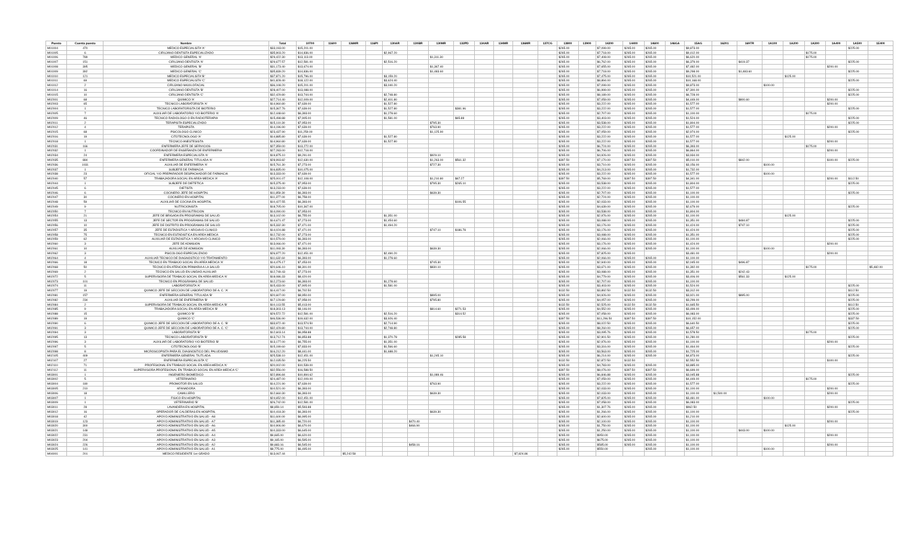| Puesto | Cuenta puesto | Nombre | Total | 10700 | 11600 | 136MR | 116PI | 130AR | 130BR | 130MR | 132PD | 134AR | 134MR | 136MR | 137CG | 13800 | 13900 | 14200 | 14400 | 14600 | 146GA | 15AG | 16201 | 169TR | 1A100 | 1A200 | 1A300 | 1A400 | 1A500 | 1E400 |
| --- | --- | --- | --- | --- | --- | --- | --- | --- | --- | --- | --- | --- | --- | --- | --- | --- | --- | --- | --- | --- | --- | --- | --- | --- | --- | --- | --- | --- | --- | --- |
| M01004 | 470 | MEDICO ESPECIALISTA 'A' | $33,193.00 | $15,201.00 | | | | | | | | | | | | $265.00 | | $7,099.00 | $265.00 | $265.00 | | $9,873.00 | | | | | | | $225.00 | |
| M01005 | 6 | CIRUJANO DENTISTA ESPECIALIZADO | $35,903.20 | $14,836.00 | | | | $2,967.20 | | | | | | | | $265.00 | | $7,718.00 | $265.00 | $265.00 | | $9,412.00 | | | | | $175.00 | | | |
| M01006 | 789 | MEDICO GENERAL 'A' | $29,422.30 | $13,113.00 | | | | | | $1,311.30 | | | | | | $265.00 | | $7,408.00 | $265.00 | $265.00 | | $6,620.00 | | | | | $175.00 | | | |
| M01007 | 151 | CIRUJANO DENTISTA 'A' | $29,677.57 | $12,581.00 | | | | $2,516.20 | | | | | | | | $265.00 | | $6,762.00 | $265.00 | $265.00 | | $6,379.00 | | $419.37 | | | | | $225.00 | |
| M01008 | 395 | MEDICO GENERAL 'B' | $31,173.40 | $13,674.00 | | | | | | $1,367.40 | | | | | | $265.00 | | $7,655.00 | $265.00 | $265.00 | | $7,482.00 | | | | | | $200.00 | | |
| M01009 | 392 | MEDICO GENERAL 'C' | $35,839.20 | $14,836.00 | | | | | | $1,483.60 | | | | | | $265.00 | | $7,718.00 | $265.00 | $265.00 | | $9,298.00 | | $1,483.60 | | | | | $225.00 | |
| M01010 | 121 | MEDICO ESPECIALISTA 'B' | $37,871.20 | $15,796.00 | | | | $3,159.20 | | | | | | | | $265.00 | | $7,475.00 | $265.00 | $265.00 | | $10,521.00 | | | | $125.00 | | | | |
| M01011 | 69 | MEDICO ESPECIALISTA 'C' | $41,828.40 | $18,122.00 | | | | $3,624.40 | | | | | | | | $265.00 | | $8,894.00 | $265.00 | $265.00 | | $10,168.00 | | | | | | | $225.00 | |
| M01012 | 2 | CIRUJANO MAXILOFACIAL | $36,108.20 | $15,201.00 | | | | $3,040.20 | | | | | | | | $265.00 | | $7,099.00 | $265.00 | $265.00 | | $9,873.00 | | | $100.00 | | | | | |
| M01014 | 16 | CIRUJANO DENTISTA 'B' | $28,407.00 | $13,088.00 | | | | | | | | | | | | $265.00 | | $6,999.00 | $265.00 | $265.00 | | $7,300.00 | | | | | | | $225.00 | |
| M01015 | 10 | CIRUJANO DENTISTA 'C' | $32,429.80 | $13,744.00 | | | | $2,748.80 | | | | | | | | $265.00 | | $8,189.00 | $265.00 | $265.00 | | $6,728.00 | | | | | | | $225.00 | |
| M02001 | 68 | QUIMICO 'A' | $27,714.40 | $12,009.00 | | | | $2,401.80 | | | | | | | | $265.00 | | $7,059.00 | $265.00 | $265.00 | | $4,449.00 | | $800.60 | | | | $200.00 | | |
| M02003 | 65 | TECNICO LABORATORISTA 'A' | $14,960.80 | $7,639.00 | | | | $1,527.80 | | | | | | | | $265.00 | | $3,222.00 | $265.00 | $265.00 | | $1,577.00 | | | | | | $200.00 | | |
| M02004 | 1 | TECNICO LABORATORISTA DE BIOTERIO | $15,367.76 | $7,639.00 | | | | $1,527.80 | | | $381.96 | | | | | $265.00 | | $3,222.00 | $265.00 | $265.00 | | $1,577.00 | | | | | | | $225.00 | |
| M02005 | 7 | AUXILIAR DE LABORATORIO Y/O BIOTERIO 'A' | $12,448.60 | $6,393.00 | | | | $1,278.60 | | | | | | | | $265.00 | | $2,707.00 | $265.00 | $265.00 | | $1,100.00 | | | | | $175.00 | | | |
| M02009 | 46 | TECNICO RADIOLOGO O EN RADIOTERAPIA | $15,498.88 | $7,905.00 | | | | $1,581.00 | | | $65.88 | | | | | $265.00 | | $3,403.00 | $265.00 | $265.00 | | $1,524.00 | | | | | | | $225.00 | |
| M02011 | 2 | TERAPISTA ESPECIALIZADO | $15,110.30 | $7,953.00 | | | | | | $795.30 | | | | | | $265.00 | | $3,538.00 | $265.00 | $265.00 | | $1,804.00 | | | | | | | $225.00 | |
| M02012 | 4 | TERAPISTA | $14,196.90 | $7,639.00 | | | | | | $763.90 | | | | | | $265.00 | | $3,222.00 | $265.00 | $265.00 | | $1,577.00 | | | | | | $200.00 | | |
| M02015 | 68 | PSICOLOGO CLINICO | $23,437.90 | $11,259.00 | | | | | | $1,125.90 | | | | | | $265.00 | | $7,059.00 | $265.00 | $265.00 | | $2,974.00 | | | | | | | $225.00 | |
| M02016 | 19 | CITOTECNOLOGO 'A' | $14,885.80 | $7,639.00 | | | | $1,527.80 | | | | | | | | $265.00 | | $3,222.00 | $265.00 | $265.00 | | $1,577.00 | | | | $125.00 | | | | |
| M02018 | 1 | TECNICO ANESTESISTA | $14,960.80 | $7,639.00 | | | | $1,527.80 | | | | | | | | $265.00 | | $3,222.00 | $265.00 | $265.00 | | $1,577.00 | | | | | | $200.00 | | |
| M02031 | 166 | ENFERMERA JEFE DE SERVICIOS | $27,359.00 | $13,272.00 | | | | | | | | | | | | $265.00 | | $6,724.00 | $265.00 | $265.00 | | $6,393.00 | | | | | $175.00 | | | |
| M02032 | 1 | COORDINADOR DE ENSEÑANZA DE ENFERMERIA | $27,283.00 | $12,718.00 | | | | | | | | | | | | $265.00 | | $6,706.00 | $265.00 | $265.00 | | $6,864.00 | | | | | | $200.00 | | |
| M02034 | 24 | ENFERMERA ESPECIALISTA 'A' | $19,875.10 | $9,291.00 | | | | | | $929.10 | | | | | | $265.00 | | $4,926.00 | $265.00 | $265.00 | | $3,934.00 | | | | | | | | |
| M02035 | 884 | ENFERMERA GENERAL TITULADA 'A' | $28,993.82 | $12,630.00 | | | | | | $1,263.00 | $561.32 | | | | | $397.50 | | $7,170.00 | $397.50 | $397.50 | | $5,010.00 | | $842.00 | | | | $100.00 | $225.00 | |
| M02036 | 1031 | AUXILIAR DE ENFERMERIA 'A' | $15,761.30 | $7,273.00 | | | | | | $727.30 | | | | | | $265.00 | | $3,710.00 | $265.00 | $265.00 | | $3,156.00 | | | $100.00 | | | | | |
| M02037 | 1 | SUBJEFE DE FARMACIA | $16,835.00 | $10,075.00 | | | | | | | | | | | | $265.00 | | $4,213.00 | $265.00 | $265.00 | | $1,732.00 | | | | | | | | |
| M02038 | 23 | OFICIAL Y/O PREPARADOR DESPACHADOR DE FARMACIA | $13,333.00 | $7,639.00 | | | | | | | | | | | | $265.00 | | $3,222.00 | $265.00 | $265.00 | | $1,577.00 | | | $100.00 | | | | | |
| M02040 | 57 | TRABAJADORA SOCIAL EN AREA MEDICA 'A' | $25,001.07 | $12,108.00 | | | | | | $1,210.80 | $67.27 | | | | | $397.50 | | $5,769.00 | $397.50 | $397.50 | | $4,341.00 | | | | | | $200.00 | $112.50 | |
| M02044 | 1 | SUBJEFE DE DIETETICA | $15,375.40 | $7,953.00 | | | | | | $795.30 | $265.10 | | | | | $265.00 | | $3,538.00 | $265.00 | $265.00 | | $1,804.00 | | | | | | | $225.00 | |
| M02045 | 6 | DIETISTA | $13,233.00 | $7,639.00 | | | | | | | | | | | | $265.00 | | $3,222.00 | $265.00 | $265.00 | | $1,577.00 | | | | | | | | |
| M02046 | 6 | COCINERO JEFE DE HOSPITAL | $11,859.30 | $6,393.00 | | | | | | $639.30 | | | | | | $265.00 | | $2,707.00 | $265.00 | $265.00 | | $1,100.00 | | | | | | | $225.00 | |
| M02047 | 30 | COCINERO EN HOSPITAL | $11,377.00 | $6,758.00 | | | | | | | | | | | | $265.00 | | $2,724.00 | $265.00 | $265.00 | | $1,100.00 | | | | | | | | |
| M02048 | 59 | AUXILIAR DE COCINA EN HOSPITAL | $10,427.55 | $6,393.00 | | | | | | | $106.55 | | | | | $265.00 | | $2,033.00 | $265.00 | $265.00 | | $1,100.00 | | | | | | | | |
| M02049 | 9 | NUTRICIONISTA | $18,705.00 | $10,367.00 | | | | | | | | | | | | $265.00 | | $4,639.00 | $265.00 | $265.00 | | $2,679.00 | | | | | | | $225.00 | |
| M02050 | 7 | TECNICO EN NUTRICION | $14,090.00 | $7,953.00 | | | | | | | | | | | | $265.00 | | $3,538.00 | $265.00 | $265.00 | | $1,804.00 | | | | | | | | |
| M02054 | 21 | JEFE DE BRIGADA EN PROGRAMAS DE SALUD | $13,102.00 | $6,755.00 | | | | $1,351.00 | | | | | | | | $265.00 | | $2,976.00 | $265.00 | $265.00 | | $1,100.00 | | | | $125.00 | | | | |
| M02055 | 13 | JEFE DE SECTOR EN PROGRAMAS DE SALUD | $14,671.47 | $7,273.00 | | | | $1,454.60 | | | | | | | | $265.00 | | $3,088.00 | $265.00 | $265.00 | | $1,351.00 | | $484.87 | | | | | $225.00 | |
| M02056 | 10 | JEFE DE DISTRITO EN PROGRAMAS DE SALUD | $15,332.30 | $7,471.00 | | | | $1,494.20 | | | | | | | | $265.00 | | $3,176.00 | $265.00 | $265.00 | | $1,424.00 | | $747.10 | | | | | $225.00 | |
| M02057 | 35 | JEFE DE ESTADISTICA Y ARCHIVO CLINICO | $14,024.88 | $7,471.00 | | | | | | $747.10 | $186.78 | | | | | $265.00 | | $3,176.00 | $265.00 | $265.00 | | $1,424.00 | | | | | | | $225.00 | |
| M02058 | 75 | TECNICO EN ESTADISTICA EN AREA MEDICA | $12,732.00 | $7,273.00 | | | | | | | | | | | | $265.00 | | $3,088.00 | $265.00 | $265.00 | | $1,351.00 | | | | | | | $225.00 | |
| M02059 | 62 | AUXILIAR DE ESTADISTICA Y ARCHIVO CLINICO | $10,579.00 | $6,393.00 | | | | | | | | | | | | $265.00 | | $2,066.00 | $265.00 | $265.00 | | $1,100.00 | | | | | | | $225.00 | |
| M02060 | 3 | JEFE DE ADMISION | $13,066.00 | $7,471.00 | | | | | | | | | | | | $265.00 | | $3,176.00 | $265.00 | $265.00 | | $1,424.00 | | | | | | $200.00 | | |
| M02061 | 10 | AUXILIAR DE ADMISION | $11,093.30 | $6,393.00 | | | | | | $639.30 | | | | | | $265.00 | | $2,066.00 | $265.00 | $265.00 | | $1,100.00 | | | $100.00 | | | | | |
| M02062 | 3 | PSICOLOGO ESPECIALIZADO | $26,977.20 | $12,451.00 | | | | $2,490.20 | | | | | | | | $265.00 | | $7,825.00 | $265.00 | | | $3,481.00 | | | | | | $200.00 | | |
| M02064 | 4 | AUXILIAR TECNICO DE DIAGNOSTICO Y/O TRATAMIENTO | $11,632.60 | $6,393.00 | | | | $1,278.60 | | | | | | | | $265.00 | | $2,066.00 | $265.00 | $265.00 | | $1,100.00 | | | | | | | | |
| M02066 | 18 | TECNICO EN TRABAJO SOCIAL EN AREA MEDICA 'A' | $14,475.17 | $7,453.00 | | | | | | $745.30 | | | | | | $265.00 | | $2,940.00 | $265.00 | $265.00 | | $2,045.00 | | $496.87 | | | | | | |
| M02068 | 50 | TECNICO EN ATENCION PRIMARIA A LA SALUD | $20,646.10 | $8,301.00 | | | | | | $830.10 | | | | | | $265.00 | | $3,671.00 | $265.00 | $265.00 | | $1,392.00 | | | | | $175.00 | | | $5,482.00 |
| M02069 | 2 | TECNICO EN SALUD EN UNIDAD AUXILIAR | $12,749.43 | $7,273.00 | | | | | | | | | | | | $265.00 | | $3,088.00 | $265.00 | $265.00 | | $1,351.00 | | $242.43 | | | | | | |
| M02072 | 5 | SUPERVISORA DE TRABAJO SOCIAL EN AREA MEDICA 'A' | $18,086.33 | $8,420.00 | | | | | | | | | | | | $265.00 | | $4,779.00 | $265.00 | $265.00 | | $3,406.00 | | $561.33 | | $125.00 | | | | |
| M02073 | 101 | TECNICO EN PROGRAMAS DE SALUD | $12,273.60 | $6,393.00 | | | | $1,278.60 | | | | | | | | $265.00 | | $2,707.00 | $265.00 | $265.00 | | $1,100.00 | | | | | | | | |
| M02074 | 11 | LABORATORISTA 'A' | $15,433.00 | $7,905.00 | | | | $1,581.00 | | | | | | | | $265.00 | | $3,403.00 | $265.00 | $265.00 | | $1,524.00 | | | | | | | $225.00 | |
| M02077 | 19 | QUIMICO JEFE DE SECCION DE LABORATORIO DE A. C. 'A' | $14,417.00 | $6,702.50 | | | | | | | | | | | | $132.50 | | $3,892.50 | $132.50 | $132.50 | | $3,312.00 | | | | | | | $112.50 | |
| M02081 | 157 | ENFERMERA GENERAL TITULADA 'B' | $20,607.00 | $8,950.00 | | | | | | $895.00 | | | | | | $265.00 | | $4,926.00 | $265.00 | $265.00 | | $3,921.00 | | $895.00 | | | | | $225.00 | |
| M02082 | 234 | AUXILIAR DE ENFERMERIA 'B' | $17,129.80 | $7,958.00 | | | | | | $795.80 | | | | | | $265.00 | | $4,057.00 | $265.00 | $265.00 | | $3,299.00 | | | | | | | $225.00 | |
| M02084 | 2 | SUPERVISORA DE TRABAJO SOCIAL EN AREA MEDICA 'B' | $10,113.55 | $5,413.00 | | | | | | | | | | | | $132.50 | | $2,525.00 | $132.50 | $132.50 | | $1,665.50 | | | | | | | $112.50 | |
| M02085 | 9 | TRABAJADORA SOCIAL EN AREA MEDICA 'B' | $18,303.13 | $8,146.00 | | | | | | $814.60 | $271.53 | | | | | $265.00 | | $4,552.00 | $265.00 | $265.00 | | $3,499.00 | | | | | | | $225.00 | |
| M02088 | 15 | QUIMICO 'B' | $29,572.72 | $12,581.00 | | | | $2,516.20 | | | $314.52 | | | | | $265.00 | | $7,058.00 | $265.00 | $265.00 | | $6,083.00 | | | | | | | $225.00 | |
| M02089 | 19 | QUIMICO 'C' | $46,536.90 | $19,632.00 | | | | $3,926.40 | | | | | | | | $397.50 | | $11,296.50 | $397.50 | $397.50 | | $10,152.00 | | | | | | | $337.50 | |
| M02090 | 6 | QUIMICO JEFE DE SECCION DE LABORATORIO DE A. C. 'B' | $33,972.40 | $13,574.50 | | | | $2,714.90 | | | | | | | | $265.00 | | $8,022.50 | $265.00 | $265.00 | | $6,640.50 | | | | | | | $225.00 | |
| M02091 | 3 | QUIMICO JEFE DE SECCION DE LABORATORIO DE A. C. 'C' | $32,429.80 | $13,744.00 | | | | $2,748.80 | | | | | | | | $265.00 | | $8,260.00 | $265.00 | $265.00 | | $6,657.00 | | | | | | | $225.00 | |
| M02094 | 3 | LABORATORISTA 'B' | $12,603.14 | $6,958.88 | | | | | | | | | | | | $265.00 | | $3,095.76 | $265.00 | $265.00 | | $1,578.50 | | | | | $175.00 | | | |
| M02095 | 13 | TECNICO LABORATORISTA 'B' | $13,712.74 | $6,853.88 | | | | $1,370.78 | | | $285.58 | | | | | $265.00 | | $2,901.50 | $265.00 | $265.00 | | $1,280.00 | | | | | | | $225.00 | |
| M02096 | 3 | AUXILIAR DE LABORATORIO Y/O BIOTERIO 'B' | $13,177.00 | $6,755.00 | | | | $1,351.00 | | | | | | | | $265.00 | | $2,976.00 | $265.00 | $265.00 | | $1,100.00 | | | | | | $200.00 | | |
| M02097 | 5 | CITOTECNOLOGO 'B' | $15,199.60 | $7,833.00 | | | | $1,566.60 | | | | | | | | $265.00 | | $3,316.00 | $265.00 | $265.00 | | $1,464.00 | | | | | | | $225.00 | |
| M02098 | 8 | MICROSCOPISTA PARA EL DIAGNOSTICO DEL PALUDISMO | $16,212.20 | $8,441.00 | | | | $1,688.20 | | | | | | | | $265.00 | | $3,563.00 | $265.00 | $265.00 | | $1,725.00 | | | | | | | | |
| M02105 | 409 | ENFERMERA GENERAL TIUTLADA | $25,538.10 | $12,451.00 | | | | | | $1,245.10 | | | | | | $265.00 | | $6,214.00 | $265.00 | $265.00 | | $4,873.00 | | | | | | | $225.00 | |
| M02107 | 27 | ENFERMERA ESPECIALISTA 'C' | $12,035.50 | $6,225.50 | | | | | | | | | | | | $132.50 | | $2,872.50 | $132.50 | | | $2,552.50 | | | | | | $100.00 | | |
| M02110 | 71 | PROFESIONAL EN TRABAJO SOCIAL EN AREA MEDICA 'A' | $20,002.00 | $10,539.00 | | | | | | | | | | | | $265.00 | | $4,783.00 | $265.00 | $265.00 | | $3,885.00 | | | | | | | | |
| M02112 | 11 | SUPERVISORA PROFESIONAL EN TRABAJO SOCIAL EN AREA MEDICA 'C' | $32,556.00 | $16,588.50 | | | | | | | | | | | | $397.50 | | $8,076.00 | $397.50 | $397.50 | | $6,699.00 | | | | | | | | |
| M03001 | 1 | INGENIERO BIOMEDICO | $22,896.84 | $10,894.62 | | | | | | $1,089.46 | | | | | | $265.00 | | $6,846.88 | $265.00 | $265.00 | | $3,045.88 | | | | | | | $225.00 | |
| M03002 | 5 | VETERINARIO | $24,487.00 | $12,009.00 | | | | | | | | | | | | $265.00 | | $7,059.00 | $265.00 | $265.00 | | $4,449.00 | | | | | $175.00 | | | |
| M03004 | 180 | PROMOTOR EN SALUD | $14,221.90 | $7,639.00 | | | | | | $763.90 | | | | | | $265.00 | | $3,222.00 | $265.00 | $265.00 | | $1,577.00 | | | | | | | $225.00 | |
| M03005 | 210 | AFANADORA | $10,521.00 | $6,393.00 | | | | | | | | | | | | $265.00 | | $2,033.00 | $265.00 | $265.00 | | $1,100.00 | | | | | | $200.00 | | |
| M03006 | 18 | CAMILLERO | $12,660.30 | $6,393.00 | | | | | | $639.30 | | | | | | $265.00 | | $2,033.00 | $265.00 | $265.00 | | $1,100.00 | $1,500.00 | | | | | $200.00 | | |
| M03007 | 1 | FISICO EN HOSPITAL | $24,652.00 | $12,451.00 | | | | | | | | | | | | $265.00 | | $7,825.00 | $265.00 | $265.00 | | $3,481.00 | | | $100.00 | | | | | |
| M03009 | 1 | VETERINARIO 'B' | $26,742.00 | $12,581.00 | | | | | | | | | | | | $265.00 | | $7,058.00 | $265.00 | $265.00 | | $6,083.00 | | | | | | | $225.00 | |
| M03011 | 28 | LAVANDERA EN HOSPITAL | $8,659.14 | $5,593.88 | | | | | | | | | | | | $265.00 | | $1,307.76 | $265.00 | $265.00 | | $962.50 | | | | | | $200.00 | | |
| M03012 | 16 | OPERADOR DE CALDERAS EN HOSPITAL | $10,418.30 | $6,393.00 | | | | | | $639.30 | | | | | | $265.00 | | $1,266.00 | $265.00 | $265.00 | | $1,100.00 | | | | | | | $225.00 | |
| M03018 | 42 | APOYO ADMINISTRATIVO EN SALUD - A8 | $11,600.00 | $6,995.00 | | | | | | | | | | | | $265.00 | | $2,600.00 | $265.00 | $265.00 | | $1,210.00 | | | | | | | | |
| M03019 | 123 | APOYO ADMINISTRATIVO EN SALUD - A7 | $11,385.40 | $6,720.00 | | | | | $470.40 | | | | | | | $265.00 | | $2,100.00 | $265.00 | $265.00 | | $1,100.00 | | | | | | $200.00 | | |
| M03020 | 300 | APOYO ADMINISTRATIVO EN SALUD - A6 | $10,906.90 | $6,670.00 | | | | | $466.90 | | | | | | | $265.00 | | $1,750.00 | $265.00 | $265.00 | | $1,100.00 | | | | $125.00 | | | | |
| M03021 | 148 | APOYO ADMINISTRATIVO EN SALUD - A5 | $10,333.00 | $6,645.00 | | | | | | | | | | | | $265.00 | | $1,250.00 | $265.00 | $265.00 | | $1,100.00 | | $443.00 | $100.00 | | | | | |
| M03022 | 231 | APOYO ADMINISTRATIVO EN SALUD - A4 | $9,665.00 | $6,620.00 | | | | | | | | | | | | $265.00 | | $950.00 | $265.00 | $265.00 | | $1,100.00 | | | | | | $200.00 | | |
| M03023 | 204 | APOYO ADMINISTRATIVO EN SALUD - A3 | $9,165.00 | $6,595.00 | | | | | | | | | | | | $265.00 | | $675.00 | $265.00 | $265.00 | | $1,100.00 | | | | | | | | |
| M03024 | 226 | APOYO ADMINISTRATIVO EN SALUD - A2 | $9,683.16 | $6,545.00 | | | | | $458.16 | | | | | | | $265.00 | | $585.00 | $265.00 | $265.00 | | $1,100.00 | | | | | | $200.00 | | |
| M03025 | 141 | APOYO ADMINISTRATIVO EN SALUD - A1 | $8,775.00 | $6,495.00 | | | | | | | | | | | | $265.00 | | $550.00 | | $265.00 | | $1,100.00 | | | $100.00 | | | | | |
| M04001 | 201 | MEDICO RESIDENTE 1er GRADO | $13,067.44 | | | $5,242.58 | | | | | | | | $7,824.86 | | | | | | | | | | | | | | | | |